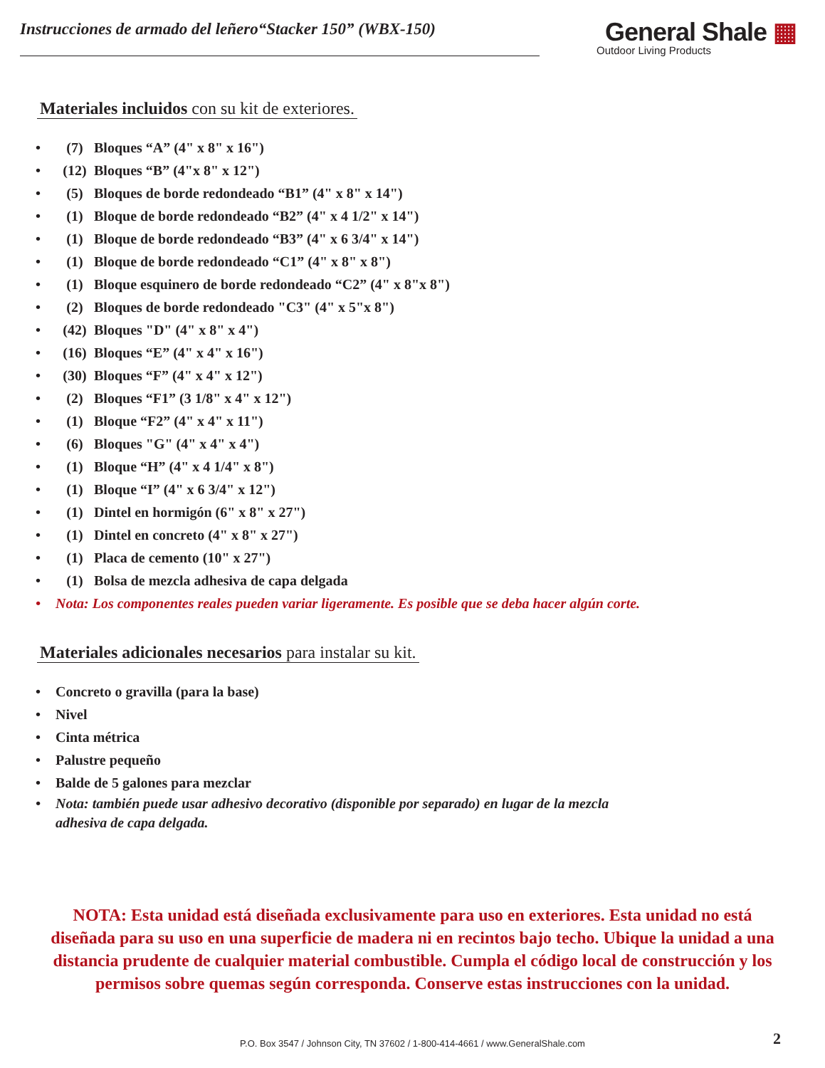Instrucciones de armado del leñero“Stacker 150” (WBX-150)
General Shale ▦
Outdoor Living Products
Materiales incluidos con su kit de exteriores.
• (7) Bloques “A” (4" x 8" x 16")
• (12) Bloques “B” (4"x 8" x 12")
• (5) Bloques de borde redondeado “B1” (4" x 8" x 14")
• (1) Bloque de borde redondeado “B2” (4" x 4 1/2" x 14")
• (1) Bloque de borde redondeado “B3” (4" x 6 3/4" x 14")
• (1) Bloque de borde redondeado “C1” (4" x 8" x 8")
• (1) Bloque esquinero de borde redondeado “C2” (4" x 8"x 8")
• (2) Bloques de borde redondeado "C3" (4" x 5"x 8")
• (42) Bloques "D" (4" x 8" x 4")
• (16) Bloques “E” (4" x 4" x 16")
• (30) Bloques “F” (4" x 4" x 12")
• (2) Bloques “F1” (3 1/8" x 4" x 12")
• (1) Bloque “F2” (4" x 4" x 11")
• (6) Bloques "G" (4" x 4" x 4")
• (1) Bloque “H” (4" x 4 1/4" x 8")
• (1) Bloque “I” (4" x 6 3/4" x 12")
• (1) Dintel en hormigón (6" x 8" x 27")
• (1) Dintel en concreto (4" x 8" x 27")
• (1) Placa de cemento (10" x 27")
• (1) Bolsa de mezcla adhesiva de capa delgada
• Nota: Los componentes reales pueden variar ligeramente. Es posible que se deba hacer algún corte.
Materiales adicionales necesarios para instalar su kit.
• Concreto o gravilla (para la base)
• Nivel
• Cinta métrica
• Palustre pequeño
• Balde de 5 galones para mezclar
• Nota: también puede usar adhesivo decorativo (disponible por separado) en lugar de la mezcla
adhesiva de capa delgada.
NOTA: Esta unidad está diseñada exclusivamente para uso en exteriores. Esta unidad no está diseñada para su uso en una superficie de madera ni en recintos bajo techo. Ubique la unidad a una distancia prudente de cualquier material combustible. Cumpla el código local de construcción y los permisos sobre quemas según corresponda. Conserve estas instrucciones con la unidad.
P.O. Box 3547 / Johnson City, TN 37602 / 1-800-414-4661 / www.GeneralShale.com 2